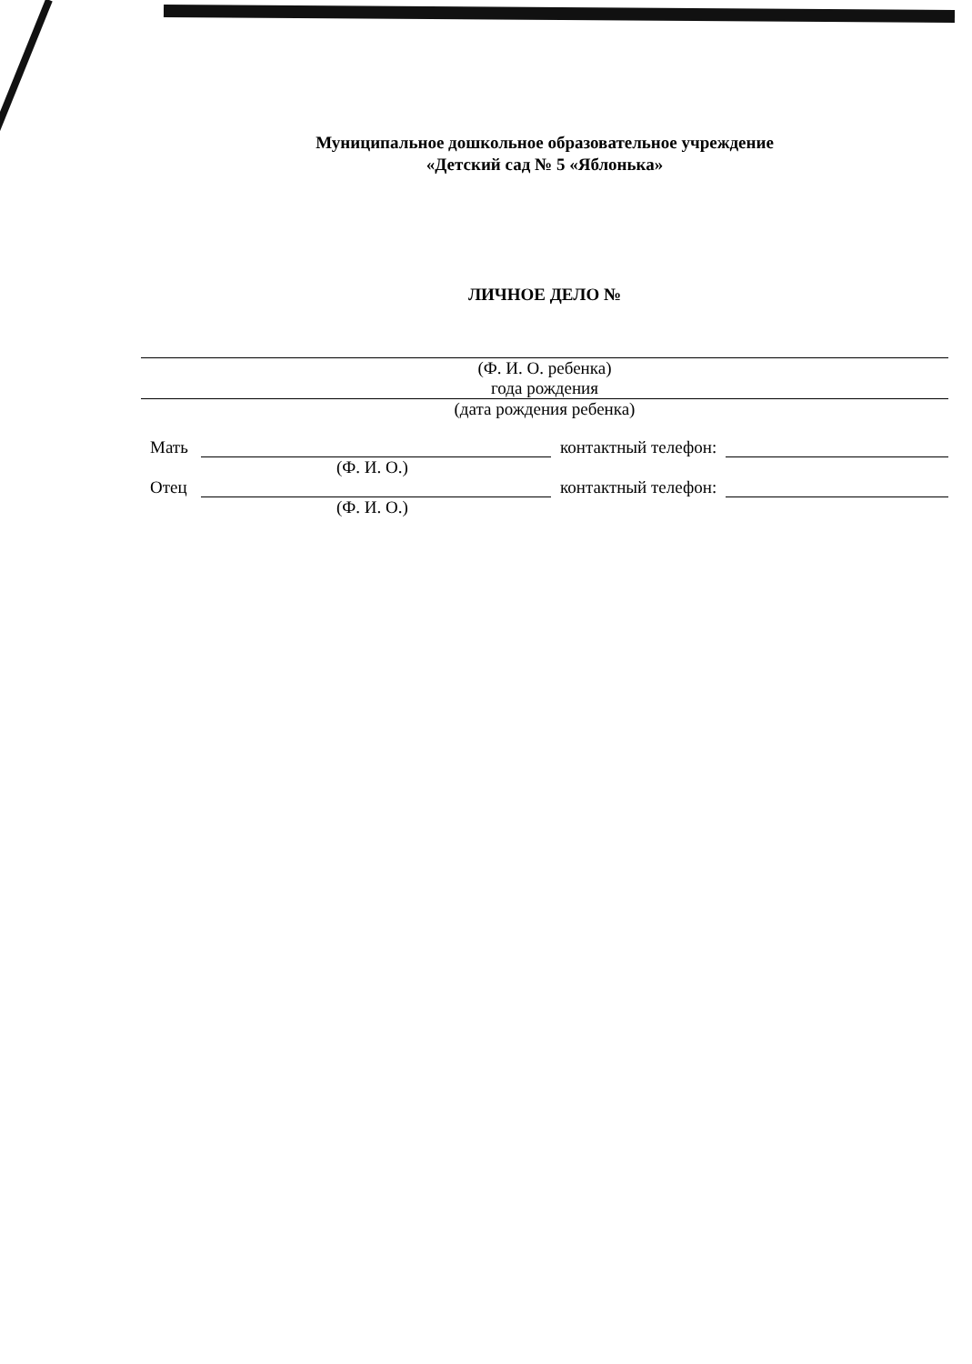Муниципальное дошкольное образовательное учреждение
«Детский сад № 5 «Яблонька»
ЛИЧНОЕ ДЕЛО №
(Ф. И. О. ребенка)
года рождения
(дата рождения ребенка)
Мать контактный телефон:
(Ф. И. О.)
Отец контактный телефон:
(Ф. И. О.)